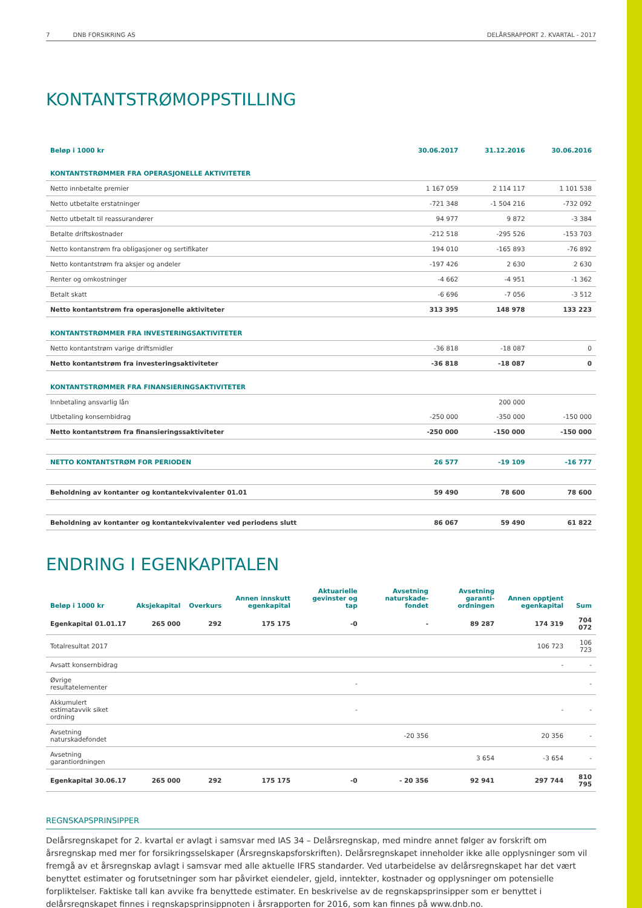7 DNB FORSIKRING AS DELÅRSRAPPORT 2. KVARTAL - 2017
KONTANTSTRØMOPPSTILLING
| Beløp i 1000 kr | 30.06.2017 | 31.12.2016 | 30.06.2016 |
| --- | --- | --- | --- |
| KONTANTSTRØMMER FRA OPERASJONELLE AKTIVITETER | | | |
| Netto innbetalte premier | 1 167 059 | 2 114 117 | 1 101 538 |
| Netto utbetalte erstatninger | -721 348 | -1 504 216 | -732 092 |
| Netto utbetalt til reassurandører | 94 977 | 9 872 | -3 384 |
| Betalte driftskostnader | -212 518 | -295 526 | -153 703 |
| Netto kontanstrøm fra obligasjoner og sertifikater | 194 010 | -165 893 | -76 892 |
| Netto kontantstrøm fra aksjer og andeler | -197 426 | 2 630 | 2 630 |
| Renter og omkostninger | -4 662 | -4 951 | -1 362 |
| Betalt skatt | -6 696 | -7 056 | -3 512 |
| Netto kontantstrøm fra operasjonelle aktiviteter | 313 395 | 148 978 | 133 223 |
| KONTANTSTRØMMER FRA INVESTERINGSAKTIVITETER | | | |
| Netto kontantstrøm varige driftsmidler | -36 818 | -18 087 | 0 |
| Netto kontantstrøm fra investeringsaktiviteter | -36 818 | -18 087 | 0 |
| KONTANTSTRØMMER FRA FINANSIERINGSAKTIVITETER | | | |
| Innbetaling ansvarlig lån | | 200 000 | |
| Utbetaling konsernbidrag | -250 000 | -350 000 | -150 000 |
| Netto kontantstrøm fra finansieringssaktiviteter | -250 000 | -150 000 | -150 000 |
| NETTO KONTANTSTRØM FOR PERIODEN | 26 577 | -19 109 | -16 777 |
| Beholdning av kontanter og kontantekvivalenter 01.01 | 59 490 | 78 600 | 78 600 |
| Beholdning av kontanter og kontantekvivalenter ved periodens slutt | 86 067 | 59 490 | 61 822 |
ENDRING I EGENKAPITALEN
| Beløp i 1000 kr | Aksjekapital | Overkurs | Annen innskutt egenkapital | Aktuarielle gevinster og tap | Avsetning naturskade-fondet | Avsetning garanti-ordningen | Annen opptjent egenkapital | Sum |
| --- | --- | --- | --- | --- | --- | --- | --- | --- |
| Egenkapital 01.01.17 | 265 000 | 292 | 175 175 | -0 | - | 89 287 | 174 319 | 704 072 |
| Totalresultat 2017 | | | | | | | 106 723 | 106 723 |
| Avsatt konsernbidrag | | | | | | | - | - |
| Øvrige resultatelementer | | | | - | | | | - |
| Akkumulert estimatavvik siket ordning | | | | - | | | - | - |
| Avsetning naturskadefondet | | | | | -20 356 | | 20 356 | - |
| Avsetning garantiordningen | | | | | | 3 654 | -3 654 | - |
| Egenkapital 30.06.17 | 265 000 | 292 | 175 175 | -0 | - 20 356 | 92 941 | 297 744 | 810 795 |
REGNSKAPSPRINSIPPER
Delårsregnskapet for 2. kvartal er avlagt i samsvar med IAS 34 – Delårsregnskap, med mindre annet følger av forskrift om årsregnskap med mer for forsikringsselskaper (Årsregnskapsforskriften). Delårsregnskapet inneholder ikke alle opplysninger som vil fremgå av et årsregnskap avlagt i samsvar med alle aktuelle IFRS standarder. Ved utarbeidelse av delårsregnskapet har det vært benyttet estimater og forutsetninger som har påvirket eiendeler, gjeld, inntekter, kostnader og opplysninger om potensielle forpliktelser. Faktiske tall kan avvike fra benyttede estimater. En beskrivelse av de regnskapsprinsipper som er benyttet i delårsregnskapet finnes i regnskapsprinsippnoten i årsrapporten for 2016, som kan finnes på www.dnb.no.